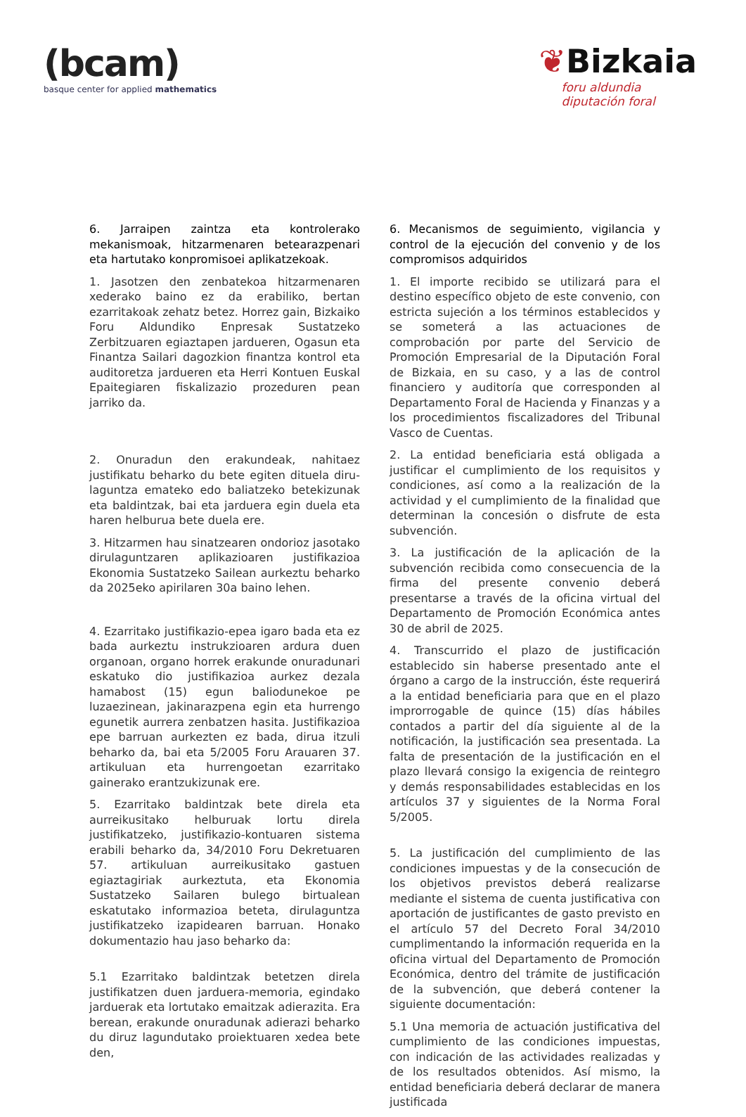(bcam)
basque center for applied mathematics
❦Bizkaia
foru aldundia
diputación foral
6. Jarraipen zaintza eta kontrolerako mekanismoak, hitzarmenaren betearazpenari eta hartutako konpromisoei aplikatzekoak.
1. Jasotzen den zenbatekoa hitzarmenaren xederako baino ez da erabiliko, bertan ezarritakoak zehatz betez. Horrez gain, Bizkaiko Foru Aldundiko Enpresak Sustatzeko Zerbitzuaren egiaztapen jardueren, Ogasun eta Finantza Sailari dagozkion finantza kontrol eta auditoretza jardueren eta Herri Kontuen Euskal Epaitegiaren fiskalizazio prozeduren pean jarriko da.
2. Onuradun den erakundeak, nahitaez justifikatu beharko du bete egiten dituela diru-laguntza emateko edo baliatzeko betekizunak eta baldintzak, bai eta jarduera egin duela eta haren helburua bete duela ere.
3. Hitzarmen hau sinatzearen ondorioz jasotako dirulaguntzaren aplikazioaren justifikazioa Ekonomia Sustatzeko Sailean aurkeztu beharko da 2025eko apirilaren 30a baino lehen.
4. Ezarritako justifikazio-epea igaro bada eta ez bada aurkeztu instrukzioaren ardura duen organoan, organo horrek erakunde onuradunari eskatuko dio justifikazioa aurkez dezala hamabost (15) egun baliodunekoe pe luzaezinean, jakinarazpena egin eta hurrengo egunetik aurrera zenbatzen hasita. Justifikazioa epe barruan aurkezten ez bada, dirua itzuli beharko da, bai eta 5/2005 Foru Arauaren 37. artikuluan eta hurrengoetan ezarritako gainerako erantzukizunak ere.
5. Ezarritako baldintzak bete direla eta aurreikusitako helburuak lortu direla justifikatzeko, justifikazio-kontuaren sistema erabili beharko da, 34/2010 Foru Dekretuaren 57. artikuluan aurreikusitako gastuen egiaztagiriak aurkeztuta, eta Ekonomia Sustatzeko Sailaren bulego birtualean eskatutako informazioa beteta, dirulaguntza justifikatzeko izapidearen barruan. Honako dokumentazio hau jaso beharko da:
5.1 Ezarritako baldintzak betetzen direla justifikatzen duen jarduera-memoria, egindako jarduerak eta lortutako emaitzak adierazita. Era berean, erakunde onuradunak adierazi beharko du diruz lagundutako proiektuaren xedea bete den,
6. Mecanismos de seguimiento, vigilancia y control de la ejecución del convenio y de los compromisos adquiridos
1. El importe recibido se utilizará para el destino específico objeto de este convenio, con estricta sujeción a los términos establecidos y se someterá a las actuaciones de comprobación por parte del Servicio de Promoción Empresarial de la Diputación Foral de Bizkaia, en su caso, y a las de control financiero y auditoría que corresponden al Departamento Foral de Hacienda y Finanzas y a los procedimientos fiscalizadores del Tribunal Vasco de Cuentas.
2. La entidad beneficiaria está obligada a justificar el cumplimiento de los requisitos y condiciones, así como a la realización de la actividad y el cumplimiento de la finalidad que determinan la concesión o disfrute de esta subvención.
3. La justificación de la aplicación de la subvención recibida como consecuencia de la firma del presente convenio deberá presentarse a través de la oficina virtual del Departamento de Promoción Económica antes 30 de abril de 2025.
4. Transcurrido el plazo de justificación establecido sin haberse presentado ante el órgano a cargo de la instrucción, éste requerirá a la entidad beneficiaria para que en el plazo improrrogable de quince (15) días hábiles contados a partir del día siguiente al de la notificación, la justificación sea presentada. La falta de presentación de la justificación en el plazo llevará consigo la exigencia de reintegro y demás responsabilidades establecidas en los artículos 37 y siguientes de la Norma Foral 5/2005.
5. La justificación del cumplimiento de las condiciones impuestas y de la consecución de los objetivos previstos deberá realizarse mediante el sistema de cuenta justificativa con aportación de justificantes de gasto previsto en el artículo 57 del Decreto Foral 34/2010 cumplimentando la información requerida en la oficina virtual del Departamento de Promoción Económica, dentro del trámite de justificación de la subvención, que deberá contener la siguiente documentación:
5.1 Una memoria de actuación justificativa del cumplimiento de las condiciones impuestas, con indicación de las actividades realizadas y de los resultados obtenidos. Así mismo, la entidad beneficiaria deberá declarar de manera justificada